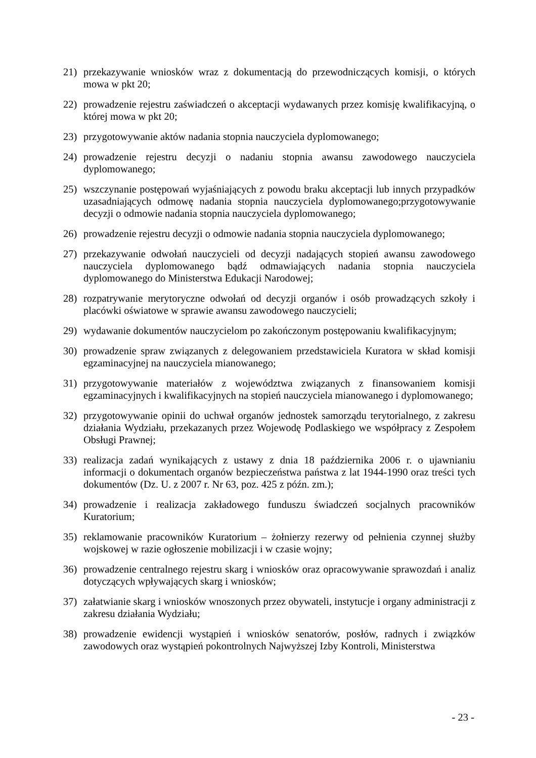21) przekazywanie wniosków wraz z dokumentacją do przewodniczących komisji, o których mowa w pkt 20;
22) prowadzenie rejestru zaświadczeń o akceptacji wydawanych przez komisję kwalifikacyjną, o której mowa w pkt 20;
23) przygotowywanie aktów nadania stopnia nauczyciela dyplomowanego;
24) prowadzenie rejestru decyzji o nadaniu stopnia awansu zawodowego nauczyciela dyplomowanego;
25) wszczynanie postępowań wyjaśniających z powodu braku akceptacji lub innych przypadków uzasadniających odmowę nadania stopnia nauczyciela dyplomowanego;przygotowywanie decyzji o odmowie nadania stopnia nauczyciela dyplomowanego;
26) prowadzenie rejestru decyzji o odmowie nadania stopnia nauczyciela dyplomowanego;
27) przekazywanie odwołań nauczycieli od decyzji nadających stopień awansu zawodowego nauczyciela dyplomowanego bądź odmawiających nadania stopnia nauczyciela dyplomowanego do Ministerstwa Edukacji Narodowej;
28) rozpatrywanie merytoryczne odwołań od decyzji organów i osób prowadzących szkoły i placówki oświatowe w sprawie awansu zawodowego nauczycieli;
29) wydawanie dokumentów nauczycielom po zakończonym postępowaniu kwalifikacyjnym;
30) prowadzenie spraw związanych z delegowaniem przedstawiciela Kuratora w skład komisji egzaminacyjnej na nauczyciela mianowanego;
31) przygotowywanie materiałów z województwa związanych z finansowaniem komisji egzaminacyjnych i kwalifikacyjnych na stopień nauczyciela mianowanego i dyplomowanego;
32) przygotowywanie opinii do uchwał organów jednostek samorządu terytorialnego, z zakresu działania Wydziału, przekazanych przez Wojewodę Podlaskiego we współpracy z Zespołem Obsługi Prawnej;
33) realizacja zadań wynikających z ustawy z dnia 18 października 2006 r. o ujawnianiu informacji o dokumentach organów bezpieczeństwa państwa z lat 1944-1990 oraz treści tych dokumentów (Dz. U. z 2007 r. Nr 63, poz. 425 z późn. zm.);
34) prowadzenie i realizacja zakładowego funduszu świadczeń socjalnych pracowników Kuratorium;
35) reklamowanie pracowników Kuratorium – żołnierzy rezerwy od pełnienia czynnej służby wojskowej w razie ogłoszenie mobilizacji i w czasie wojny;
36) prowadzenie centralnego rejestru skarg i wniosków oraz opracowywanie sprawozdań i analiz dotyczących wpływających skarg i wniosków;
37) załatwianie skarg i wniosków wnoszonych przez obywateli, instytucje i organy administracji z zakresu działania Wydziału;
38) prowadzenie ewidencji wystąpień i wniosków senatorów, posłów, radnych i związków zawodowych oraz wystąpień pokontrolnych Najwyższej Izby Kontroli, Ministerstwa
- 23 -